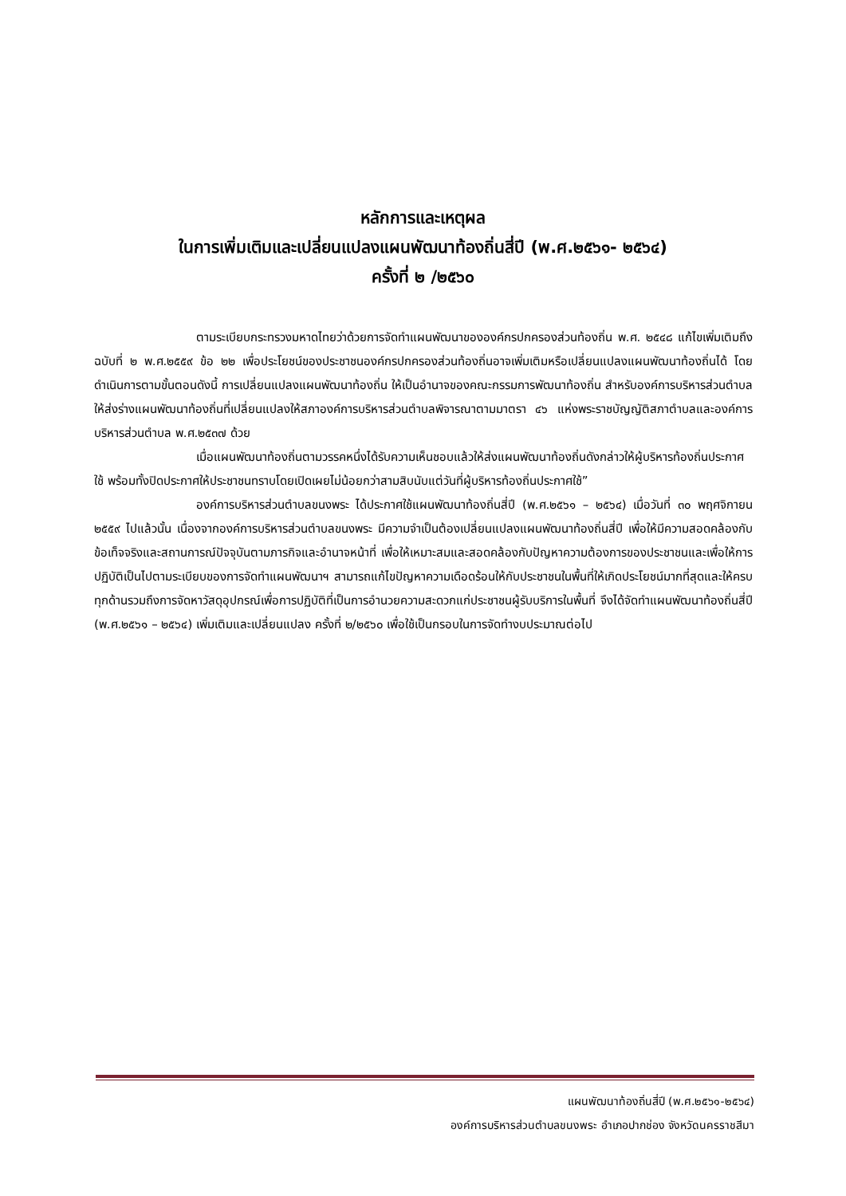หลักการและเหตุผล
ในการเพิ่มเติมและเปลี่ยนแปลงแผนพัฒนาท้องถิ่นสี่ปี (พ.ศ.๒๕๖๑- ๒๕๖๔)
ครั้งที่ ๒ /๒๕๖๐
ตามระเบียบกระทรวงมหาดไทยว่าด้วยการจัดทำแผนพัฒนาขององค์กรปกครองส่วนท้องถิ่น พ.ศ. ๒๕๔๘ แก้ไขเพิ่มเติมถึงฉบับที่ ๒ พ.ศ.๒๕๕๙ ข้อ ๒๒ เพื่อประโยชน์ของประชาชนองค์กรปกครองส่วนท้องถิ่นอาจเพิ่มเติมหรือเปลี่ยนแปลงแผนพัฒนาท้องถิ่นได้ โดยดำเนินการตามขั้นตอนดังนี้ การเปลี่ยนแปลงแผนพัฒนาท้องถิ่น ให้เป็นอำนาจของคณะกรรมการพัฒนาท้องถิ่น สำหรับองค์การบริหารส่วนตำบลให้ส่งร่างแผนพัฒนาท้องถิ่นที่เปลี่ยนแปลงให้สภาองค์การบริหารส่วนตำบลพิจารณาตามมาตรา ๔๖ แห่งพระราชบัญญัติสภาตำบลและองค์การบริหารส่วนตำบล พ.ศ.๒๕๓๗ ด้วย
เมื่อแผนพัฒนาท้องถิ่นตามวรรคหนึ่งได้รับความเห็นชอบแล้วให้ส่งแผนพัฒนาท้องถิ่นดังกล่าวให้ผู้บริหารท้องถิ่นประกาศใช้ พร้อมทั้งปิดประกาศให้ประชาชนทราบโดยเปิดเผยไม่น้อยกว่าสามสิบนับแต่วันที่ผู้บริหารท้องถิ่นประกาศใช้”
องค์การบริหารส่วนตำบลขนงพระ ได้ประกาศใช้แผนพัฒนาท้องถิ่นสี่ปี (พ.ศ.๒๕๖๑ – ๒๕๖๔) เมื่อวันที่ ๓๐ พฤศจิกายน ๒๕๕๙ ไปแล้วนั้น เนื่องจากองค์การบริหารส่วนตำบลขนงพระ มีความจำเป็นต้องเปลี่ยนแปลงแผนพัฒนาท้องถิ่นสี่ปี เพื่อให้มีความสอดคล้องกับข้อเท็จจริงและสถานการณ์ปัจจุบันตามภารกิจและอำนาจหน้าที่ เพื่อให้เหมาะสมและสอดคล้องกับปัญหาความต้องการของประชาชนและเพื่อให้การปฏิบัติเป็นไปตามระเบียบของการจัดทำแผนพัฒนาฯ สามารถแก้ไขปัญหาความเดือดร้อนให้กับประชาชนในพื้นที่ให้เกิดประโยชน์มากที่สุดและให้ครบทุกด้านรวมถึงการจัดหาวัสดุอุปกรณ์เพื่อการปฏิบัติที่เป็นการอำนวยความสะดวกแก่ประชาชนผู้รับบริการในพื้นที่ จึงได้จัดทำแผนพัฒนาท้องถิ่นสี่ปี (พ.ศ.๒๕๖๑ – ๒๕๖๔) เพิ่มเติมและเปลี่ยนแปลง ครั้งที่ ๒/๒๕๖๐ เพื่อใช้เป็นกรอบในการจัดทำงบประมาณต่อไป
แผนพัฒนาท้องถิ่นสี่ปี (พ.ศ.๒๕๖๑-๒๕๖๔)
องค์การบริหารส่วนตำบลขนงพระ อำเภอปากช่อง จังหวัดนครราชสีมา